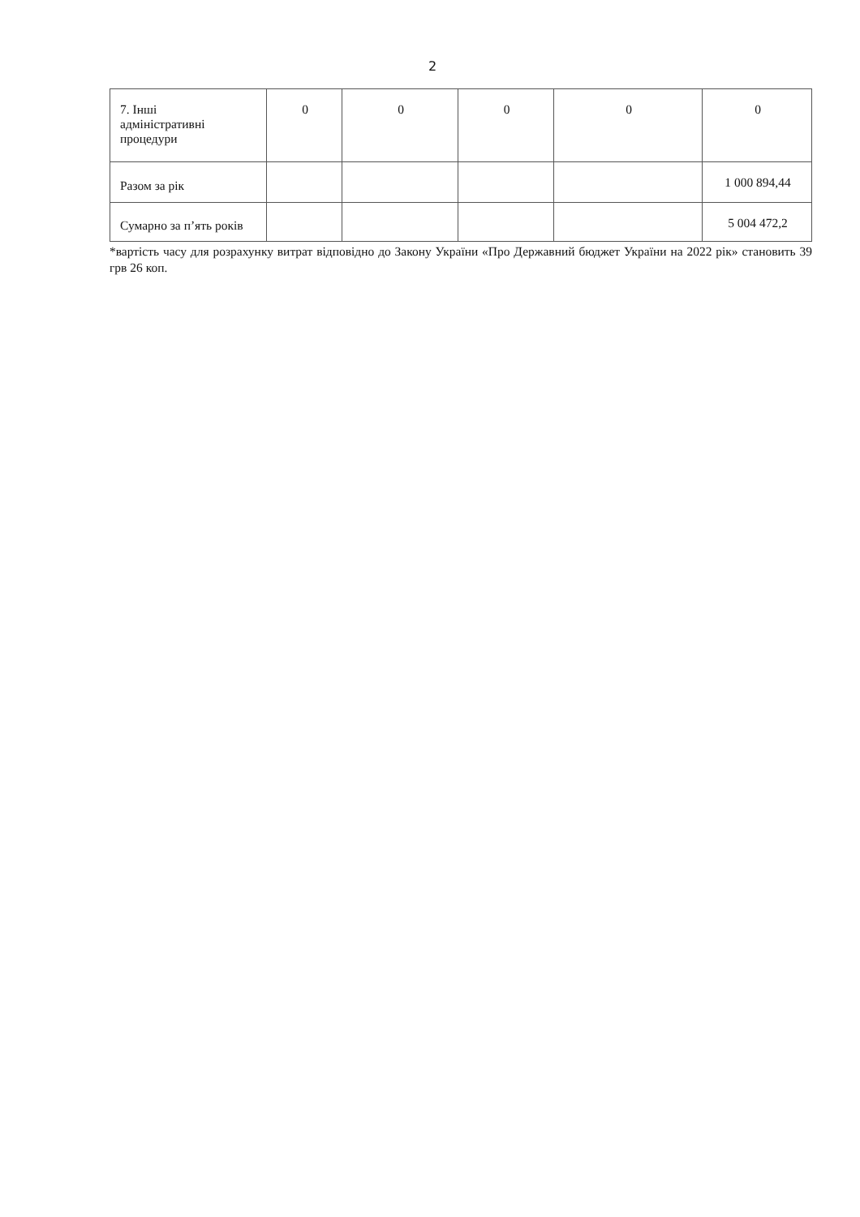2
| 7. Інші адміністративні процедури | 0 | 0 | 0 | 0 | 0 |
| Разом за рік | | | | | 1 000 894,44 |
| Сумарно за п’ять років | | | | | 5 004 472,2 |
*вартість часу для розрахунку витрат відповідно до Закону України «Про Державний бюджет України на 2022 рік» становить 39 грв 26 коп.